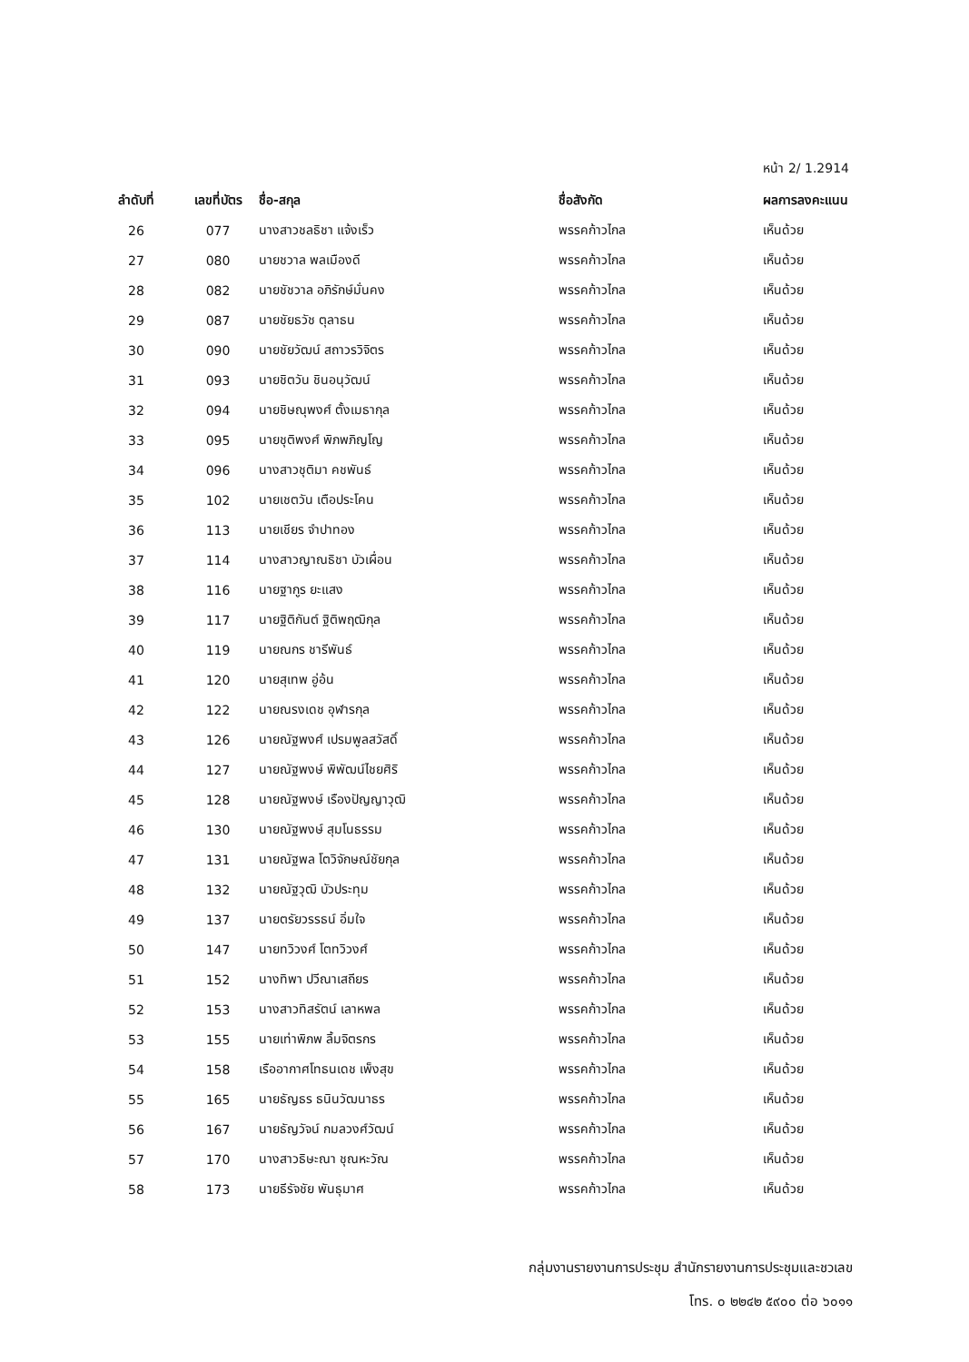หน้า 2/ 1.2914
| ลำดับที่ | เลขที่บัตร | ชื่อ-สกุล | ชื่อสังกัด | ผลการลงคะแนน |
| --- | --- | --- | --- | --- |
| 26 | 077 | นางสาวชลธิชา แจ้งเร็ว | พรรคก้าวไกล | เห็นด้วย |
| 27 | 080 | นายชวาล พลเมืองดี | พรรคก้าวไกล | เห็นด้วย |
| 28 | 082 | นายชัชวาล อภิรักษ์มั่นคง | พรรคก้าวไกล | เห็นด้วย |
| 29 | 087 | นายชัยธวัช ตุลาธน | พรรคก้าวไกล | เห็นด้วย |
| 30 | 090 | นายชัยวัฒน์ สถาวรวิจิตร | พรรคก้าวไกล | เห็นด้วย |
| 31 | 093 | นายชิตวัน ชินอนุวัฒน์ | พรรคก้าวไกล | เห็นด้วย |
| 32 | 094 | นายชิษณุพงศ์ ตั้งเมธากุล | พรรคก้าวไกล | เห็นด้วย |
| 33 | 095 | นายชุติพงศ์ พิภพภิญโญ | พรรคก้าวไกล | เห็นด้วย |
| 34 | 096 | นางสาวชุติมา คชพันธ์ | พรรคก้าวไกล | เห็นด้วย |
| 35 | 102 | นายเชตวัน เตือประโคน | พรรคก้าวไกล | เห็นด้วย |
| 36 | 113 | นายเชียร จำปาทอง | พรรคก้าวไกล | เห็นด้วย |
| 37 | 114 | นางสาวญาณธิชา บัวเผื่อน | พรรคก้าวไกล | เห็นด้วย |
| 38 | 116 | นายฐากูร ยะแสง | พรรคก้าวไกล | เห็นด้วย |
| 39 | 117 | นายฐิติกันต์ ฐิติพฤฒิกุล | พรรคก้าวไกล | เห็นด้วย |
| 40 | 119 | นายณกร ชารีพันธ์ | พรรคก้าวไกล | เห็นด้วย |
| 41 | 120 | นายสุเทพ อู่อ้น | พรรคก้าวไกล | เห็นด้วย |
| 42 | 122 | นายณรงเดช อุฬารกุล | พรรคก้าวไกล | เห็นด้วย |
| 43 | 126 | นายณัฐพงศ์ เปรมพูลสวัสดิ์ | พรรคก้าวไกล | เห็นด้วย |
| 44 | 127 | นายณัฐพงษ์ พิพัฒน์ไชยศิริ | พรรคก้าวไกล | เห็นด้วย |
| 45 | 128 | นายณัฐพงษ์ เรืองปัญญาวุฒิ | พรรคก้าวไกล | เห็นด้วย |
| 46 | 130 | นายณัฐพงษ์ สุมโนธรรม | พรรคก้าวไกล | เห็นด้วย |
| 47 | 131 | นายณัฐพล โตวิจักษณ์ชัยกุล | พรรคก้าวไกล | เห็นด้วย |
| 48 | 132 | นายณัฐวุฒิ บัวประทุม | พรรคก้าวไกล | เห็นด้วย |
| 49 | 137 | นายตรัยวรรธน์ อิ่มใจ | พรรคก้าวไกล | เห็นด้วย |
| 50 | 147 | นายทวิวงศ์ โตทวิวงศ์ | พรรคก้าวไกล | เห็นด้วย |
| 51 | 152 | นางทิพา ปวีณาเสถียร | พรรคก้าวไกล | เห็นด้วย |
| 52 | 153 | นางสาวทิสรัตน์ เลาหพล | พรรคก้าวไกล | เห็นด้วย |
| 53 | 155 | นายเท่าพิภพ ลิ้มจิตรกร | พรรคก้าวไกล | เห็นด้วย |
| 54 | 158 | เรืออากาศโทธนเดช เพ็งสุข | พรรคก้าวไกล | เห็นด้วย |
| 55 | 165 | นายธัญธร ธนินวัฒนาธร | พรรคก้าวไกล | เห็นด้วย |
| 56 | 167 | นายธัญวัจน์ กมลวงศ์วัฒน์ | พรรคก้าวไกล | เห็นด้วย |
| 57 | 170 | นางสาวธิษะณา ชุณหะวัณ | พรรคก้าวไกล | เห็นด้วย |
| 58 | 173 | นายธีรัจชัย พันธุมาศ | พรรคก้าวไกล | เห็นด้วย |
กลุ่มงานรายงานการประชุม สำนักรายงานการประชุมและชวเลข
โทร. ๐ ๒๒๔๒ ๕๙๐๐ ต่อ ๖๐๑๑